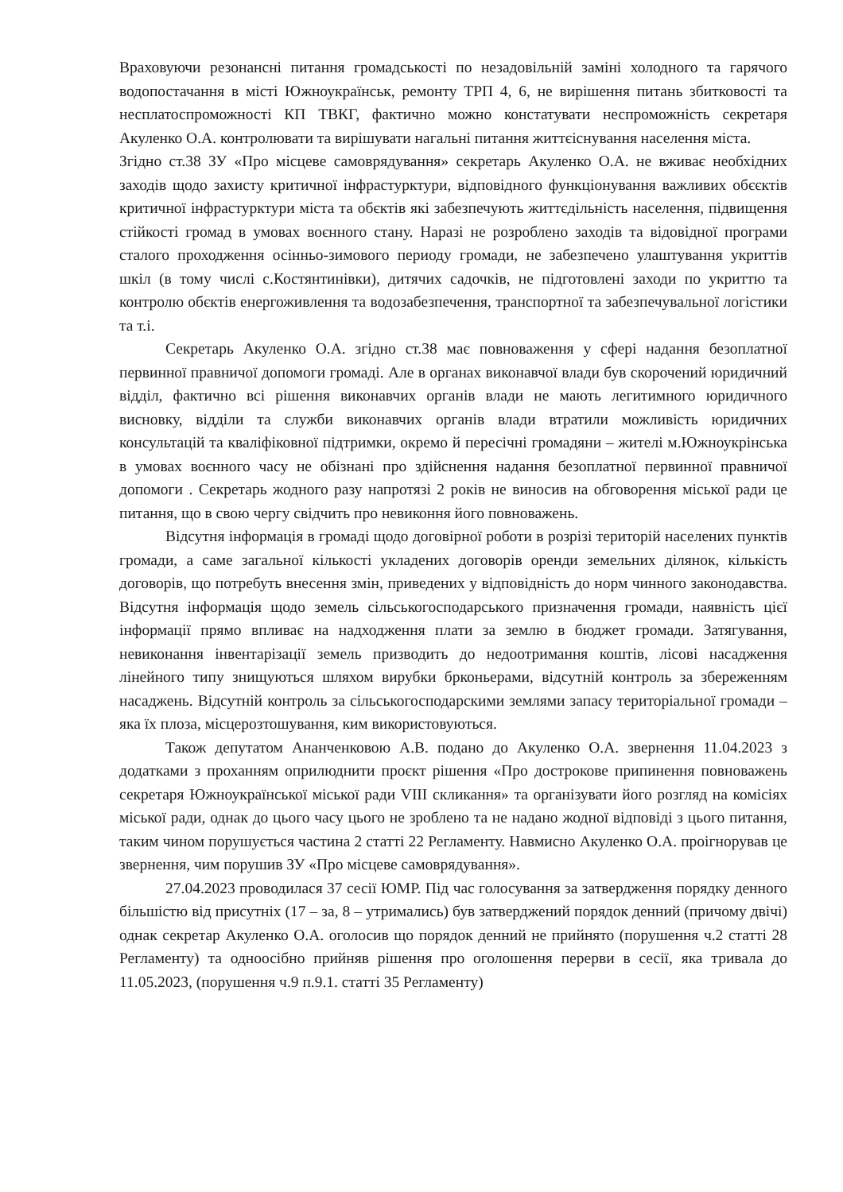Враховуючи резонансні питання громадськості по незадовільній заміні холодного та гарячого водопостачання в місті Южноукраїнськ, ремонту ТРП 4, 6, не вирішення питань збитковості та несплатоспроможності КП ТВКГ, фактично можно констатувати неспроможність секретаря Акуленко О.А. контролювати та вирішувати нагальні питання життєіснування населення міста.
Згідно ст.38 ЗУ «Про місцеве самоврядування» секретарь Акуленко О.А. не вживає необхідних заходів щодо захисту критичної інфрастурктури, відповідного функціонування важливих обєєктів критичної інфрастурктури міста та обєктів які забезпечують життєдільність населення, підвищення стійкості громад в умовах воєнного стану. Наразі не розроблено заходів та відовідної програми сталого проходження осінньо-зимового периоду громади, не забезпечено улаштування укриттів шкіл (в тому числі с.Костянтинівки), дитячих садочків, не підготовлені заходи по укриттю та контролю обєктів енергоживлення та водозабезпечення, транспортної та забезпечувальної логістики та т.і.
Секретарь Акуленко О.А. згідно ст.38 має повноваження у сфері надання безоплатної первинної правничої допомоги громаді. Але в органах виконавчої влади був скорочений юридичний відділ, фактично всі рішення виконавчих органів влади не мають легитимного юридичного висновку, відділи та служби виконавчих органів влади втратили можливість юридичних консультацій та кваліфіковної підтримки, окремо й пересічні громадяни – жителі м.Южноукрінська в умовах воєнного часу не обізнані про здійснення надання безоплатної первинної правничої допомоги . Секретарь жодного разу напротязі 2 років не виносив на обговорення міської ради це питання, що в свою чергу свідчить про невиконня його повноважень.
Відсутня інформація в громаді щодо договірної роботи в розрізі територій населених пунктів громади, а саме загальної кількості укладених договорів оренди земельних ділянок, кількість договорів, що потребуть внесення змін, приведених у відповідність до норм чинного законодавства. Відсутня інформація щодо земель сільськогосподарського призначення громади, наявність цієї інформації прямо впливає на надходження плати за землю в бюджет громади. Затягування, невиконання інвентарізації земель призводить до недоотримання коштів, лісові насадження лінейного типу знищуються шляхом вирубки брконьерами, відсутній контроль за збереженням насаджень. Відсутній контроль за сільськогосподарскими землями запасу територіальної громади – яка їх плоза, місцерозтошування, ким використовуються.
Також депутатом Ананченковою А.В. подано до Акуленко О.А. звернення 11.04.2023 з додатками з проханням оприлюднити проєкт рішення «Про дострокове припинення повноважень секретаря Южноукраїнської міської ради VIII скликання» та організувати його розгляд на комісіях міської ради, однак до цього часу цього не зроблено та не надано жодної відповіді з цього питання, таким чином порушується частина 2 статті 22 Регламенту. Навмисно Акуленко О.А. проігнорував це звернення, чим порушив ЗУ «Про місцеве самоврядування».
27.04.2023 проводилася 37 сесії ЮМР. Під час голосування за затвердження порядку денного більшістю від присутніх (17 – за, 8 – утримались) був затверджений порядок денний (причому двічі) однак секретар Акуленко О.А. оголосив що порядок денний не прийнято (порушення ч.2 статті 28 Регламенту) та одноосібно прийняв рішення про оголошення перерви в сесії, яка тривала до 11.05.2023, (порушення ч.9 п.9.1. статті 35 Регламенту)